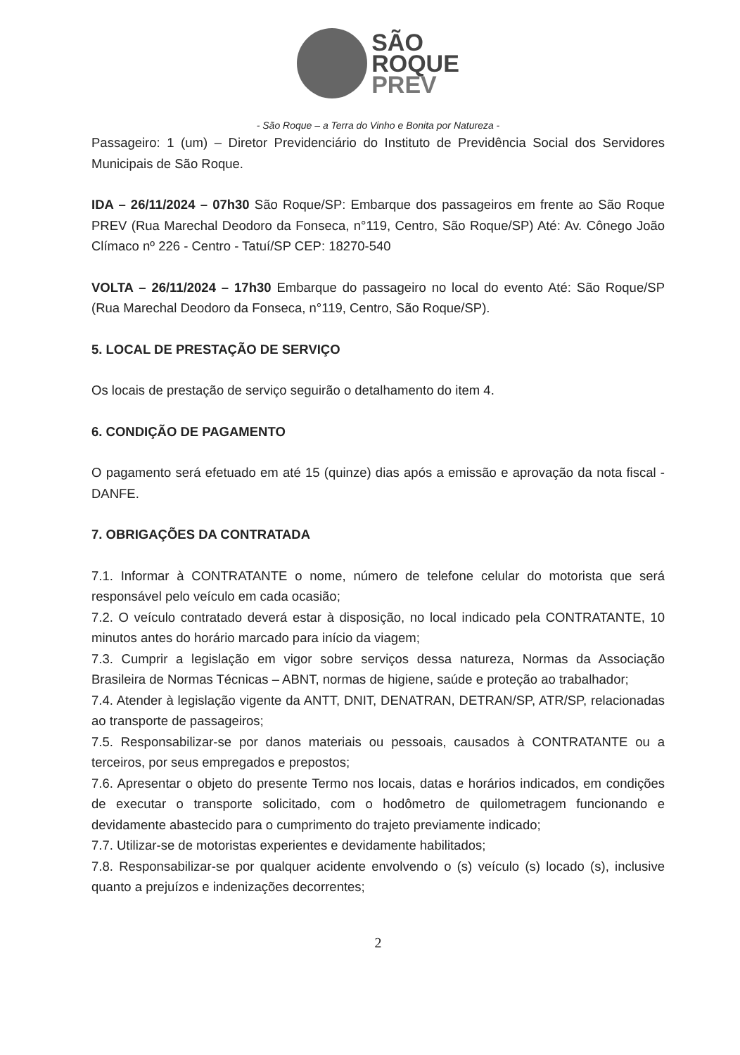SÃO
ROQUE
PREV
- São Roque – a Terra do Vinho e Bonita por Natureza -
Passageiro: 1 (um) – Diretor Previdenciário do Instituto de Previdência Social dos Servidores Municipais de São Roque.
IDA – 26/11/2024 – 07h30 São Roque/SP: Embarque dos passageiros em frente ao São Roque PREV (Rua Marechal Deodoro da Fonseca, n°119, Centro, São Roque/SP) Até: Av. Cônego João Clímaco nº 226 - Centro - Tatuí/SP CEP: 18270-540
VOLTA – 26/11/2024 – 17h30 Embarque do passageiro no local do evento Até: São Roque/SP (Rua Marechal Deodoro da Fonseca, n°119, Centro, São Roque/SP).
5. LOCAL DE PRESTAÇÃO DE SERVIÇO
Os locais de prestação de serviço seguirão o detalhamento do item 4.
6. CONDIÇÃO DE PAGAMENTO
O pagamento será efetuado em até 15 (quinze) dias após a emissão e aprovação da nota fiscal - DANFE.
7. OBRIGAÇÕES DA CONTRATADA
7.1. Informar à CONTRATANTE o nome, número de telefone celular do motorista que será responsável pelo veículo em cada ocasião;
7.2. O veículo contratado deverá estar à disposição, no local indicado pela CONTRATANTE, 10 minutos antes do horário marcado para início da viagem;
7.3. Cumprir a legislação em vigor sobre serviços dessa natureza, Normas da Associação Brasileira de Normas Técnicas – ABNT, normas de higiene, saúde e proteção ao trabalhador;
7.4. Atender à legislação vigente da ANTT, DNIT, DENATRAN, DETRAN/SP, ATR/SP, relacionadas ao transporte de passageiros;
7.5. Responsabilizar-se por danos materiais ou pessoais, causados à CONTRATANTE ou a terceiros, por seus empregados e prepostos;
7.6. Apresentar o objeto do presente Termo nos locais, datas e horários indicados, em condições de executar o transporte solicitado, com o hodômetro de quilometragem funcionando e devidamente abastecido para o cumprimento do trajeto previamente indicado;
7.7. Utilizar-se de motoristas experientes e devidamente habilitados;
7.8. Responsabilizar-se por qualquer acidente envolvendo o (s) veículo (s) locado (s), inclusive quanto a prejuízos e indenizações decorrentes;
2